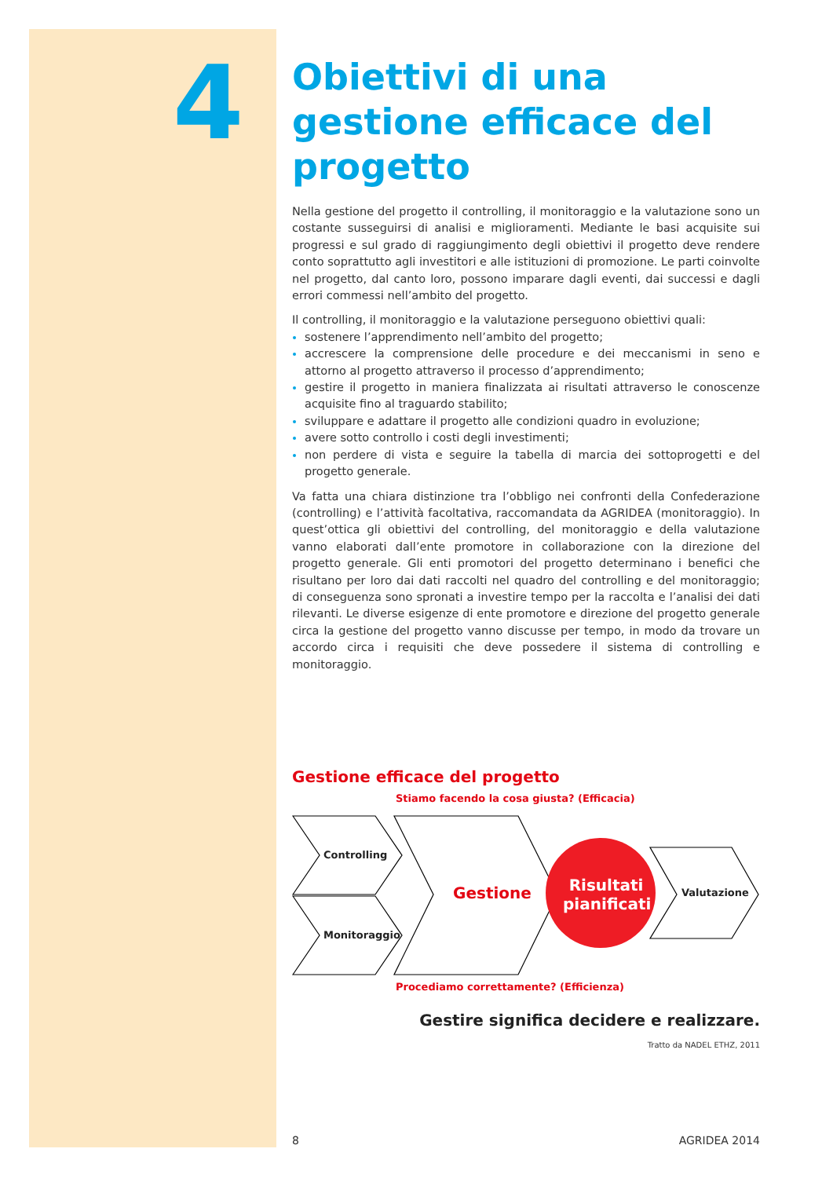4
Obiettivi di una gestione efficace del progetto
Nella gestione del progetto il controlling, il monitoraggio e la valutazione sono un costante susseguirsi di analisi e miglioramenti. Mediante le basi acquisite sui progressi e sul grado di raggiungimento degli obiettivi il progetto deve rendere conto soprattutto agli investitori e alle istituzioni di promozione. Le parti coinvolte nel progetto, dal canto loro, possono imparare dagli eventi, dai successi e dagli errori commessi nell’ambito del progetto.
Il controlling, il monitoraggio e la valutazione perseguono obiettivi quali:
sostenere l’apprendimento nell’ambito del progetto;
accrescere la comprensione delle procedure e dei meccanismi in seno e attorno al progetto attraverso il processo d’apprendimento;
gestire il progetto in maniera finalizzata ai risultati attraverso le conoscenze acquisite fino al traguardo stabilito;
sviluppare e adattare il progetto alle condizioni quadro in evoluzione;
avere sotto controllo i costi degli investimenti;
non perdere di vista e seguire la tabella di marcia dei sottoprogetti e del progetto generale.
Va fatta una chiara distinzione tra l’obbligo nei confronti della Confederazione (controlling) e l’attività facoltativa, raccomandata da AGRIDEA (monitoraggio). In quest’ottica gli obiettivi del controlling, del monitoraggio e della valutazione vanno elaborati dall’ente promotore in collaborazione con la direzione del progetto generale. Gli enti promotori del progetto determinano i benefici che risultano per loro dai dati raccolti nel quadro del controlling e del monitoraggio; di conseguenza sono spronati a investire tempo per la raccolta e l’analisi dei dati rilevanti. Le diverse esigenze di ente promotore e direzione del progetto generale circa la gestione del progetto vanno discusse per tempo, in modo da trovare un accordo circa i requisiti che deve possedere il sistema di controlling e monitoraggio.
Gestione efficace del progetto
Stiamo facendo la cosa giusta? (Efficacia)
Controlling
Monitoraggio
Gestione
Risultati pianificati
Valutazione
Procediamo correttamente? (Efficienza)
Gestire significa decidere e realizzare.
Tratto da NADEL ETHZ, 2011
8 AGRIDEA 2014